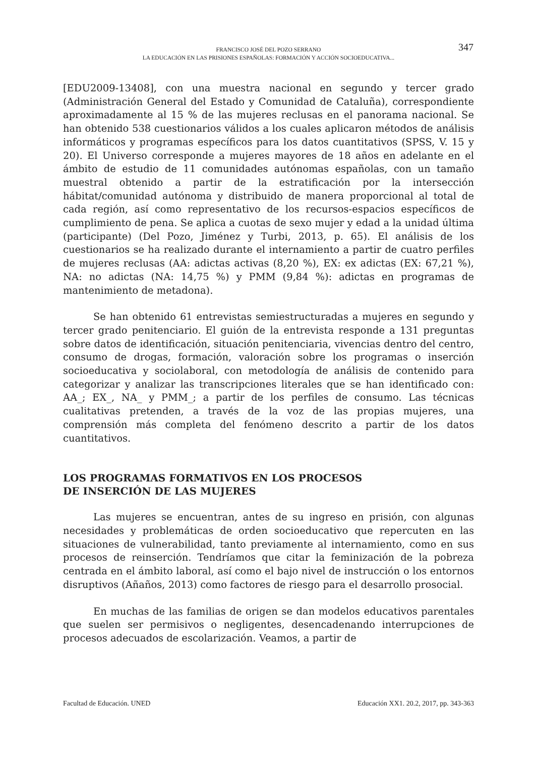FRANCISCO JOSÉ DEL POZO SERRANO
LA EDUCACIÓN EN LAS PRISIONES ESPAÑOLAS: FORMACIÓN Y ACCIÓN SOCIOEDUCATIVA...
347
[EDU2009-13408], con una muestra nacional en segundo y tercer grado (Administración General del Estado y Comunidad de Cataluña), correspondiente aproximadamente al 15 % de las mujeres reclusas en el panorama nacional. Se han obtenido 538 cuestionarios válidos a los cuales aplicaron métodos de análisis informáticos y programas específicos para los datos cuantitativos (SPSS, V. 15 y 20). El Universo corresponde a mujeres mayores de 18 años en adelante en el ámbito de estudio de 11 comunidades autónomas españolas, con un tamaño muestral obtenido a partir de la estratificación por la intersección hábitat/comunidad autónoma y distribuido de manera proporcional al total de cada región, así como representativo de los recursos-espacios específicos de cumplimiento de pena. Se aplica a cuotas de sexo mujer y edad a la unidad última (participante) (Del Pozo, Jiménez y Turbi, 2013, p. 65). El análisis de los cuestionarios se ha realizado durante el internamiento a partir de cuatro perfiles de mujeres reclusas (AA: adictas activas (8,20 %), EX: ex adictas (EX: 67,21 %), NA: no adictas (NA: 14,75 %) y PMM (9,84 %): adictas en programas de mantenimiento de metadona).
Se han obtenido 61 entrevistas semiestructuradas a mujeres en segundo y tercer grado penitenciario. El guión de la entrevista responde a 131 preguntas sobre datos de identificación, situación penitenciaria, vivencias dentro del centro, consumo de drogas, formación, valoración sobre los programas o inserción socioeducativa y sociolaboral, con metodología de análisis de contenido para categorizar y analizar las transcripciones literales que se han identificado con: AA_; EX_, NA_ y PMM_; a partir de los perfiles de consumo. Las técnicas cualitativas pretenden, a través de la voz de las propias mujeres, una comprensión más completa del fenómeno descrito a partir de los datos cuantitativos.
LOS PROGRAMAS FORMATIVOS EN LOS PROCESOS
DE INSERCIÓN DE LAS MUJERES
Las mujeres se encuentran, antes de su ingreso en prisión, con algunas necesidades y problemáticas de orden socioeducativo que repercuten en las situaciones de vulnerabilidad, tanto previamente al internamiento, como en sus procesos de reinserción. Tendríamos que citar la feminización de la pobreza centrada en el ámbito laboral, así como el bajo nivel de instrucción o los entornos disruptivos (Añaños, 2013) como factores de riesgo para el desarrollo prosocial.
En muchas de las familias de origen se dan modelos educativos parentales que suelen ser permisivos o negligentes, desencadenando interrupciones de procesos adecuados de escolarización. Veamos, a partir de
Facultad de Educación. UNED Educación XX1. 20.2, 2017, pp. 343-363